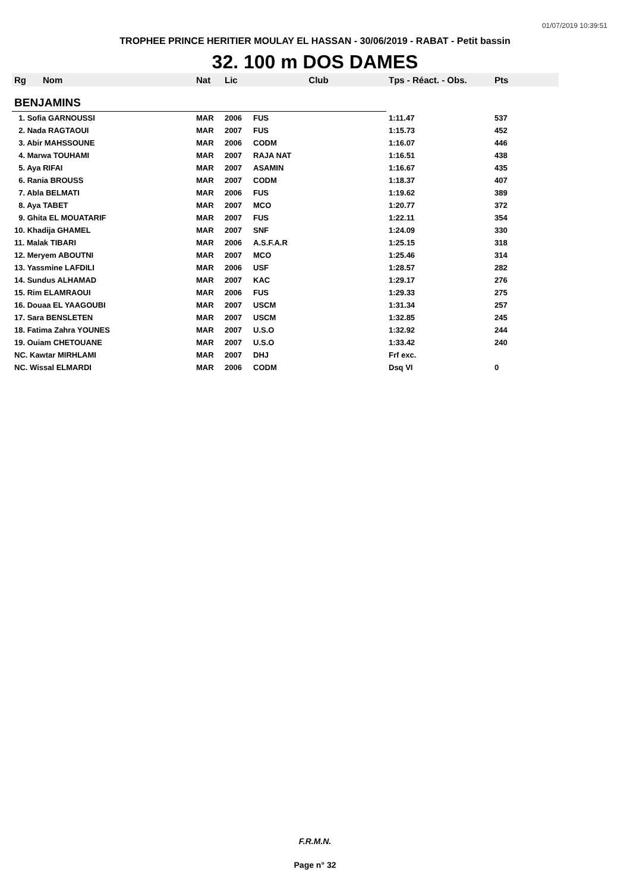01/07/2019 10:39:51
TROPHEE PRINCE HERITIER MOULAY EL HASSAN - 30/06/2019 - RABAT - Petit bassin
32. 100 m DOS DAMES
| Rg | Nom | Nat | Lic | Club | Tps - Réact. - Obs. | Pts |
| --- | --- | --- | --- | --- | --- | --- |
| BENJAMINS | | | | | | |
| 1. Sofia GARNOUSSI | | MAR | 2006 | FUS | 1:11.47 | 537 |
| 2. Nada RAGTAOUI | | MAR | 2007 | FUS | 1:15.73 | 452 |
| 3. Abir MAHSSOUNE | | MAR | 2006 | CODM | 1:16.07 | 446 |
| 4. Marwa TOUHAMI | | MAR | 2007 | RAJA NAT | 1:16.51 | 438 |
| 5. Aya RIFAI | | MAR | 2007 | ASAMIN | 1:16.67 | 435 |
| 6. Rania BROUSS | | MAR | 2007 | CODM | 1:18.37 | 407 |
| 7. Abla BELMATI | | MAR | 2006 | FUS | 1:19.62 | 389 |
| 8. Aya TABET | | MAR | 2007 | MCO | 1:20.77 | 372 |
| 9. Ghita EL MOUATARIF | | MAR | 2007 | FUS | 1:22.11 | 354 |
| 10. Khadija GHAMEL | | MAR | 2007 | SNF | 1:24.09 | 330 |
| 11. Malak TIBARI | | MAR | 2006 | A.S.F.A.R | 1:25.15 | 318 |
| 12. Meryem ABOUTNI | | MAR | 2007 | MCO | 1:25.46 | 314 |
| 13. Yassmine LAFDILI | | MAR | 2006 | USF | 1:28.57 | 282 |
| 14. Sundus ALHAMAD | | MAR | 2007 | KAC | 1:29.17 | 276 |
| 15. Rim ELAMRAOUI | | MAR | 2006 | FUS | 1:29.33 | 275 |
| 16. Douaa EL YAAGOUBI | | MAR | 2007 | USCM | 1:31.34 | 257 |
| 17. Sara BENSLETEN | | MAR | 2007 | USCM | 1:32.85 | 245 |
| 18. Fatima Zahra YOUNES | | MAR | 2007 | U.S.O | 1:32.92 | 244 |
| 19. Ouiam CHETOUANE | | MAR | 2007 | U.S.O | 1:33.42 | 240 |
| NC. Kawtar MIRHLAMI | | MAR | 2007 | DHJ | Frf exc. | |
| NC. Wissal ELMARDI | | MAR | 2006 | CODM | Dsq VI | 0 |
F.R.M.N.
Page n° 32